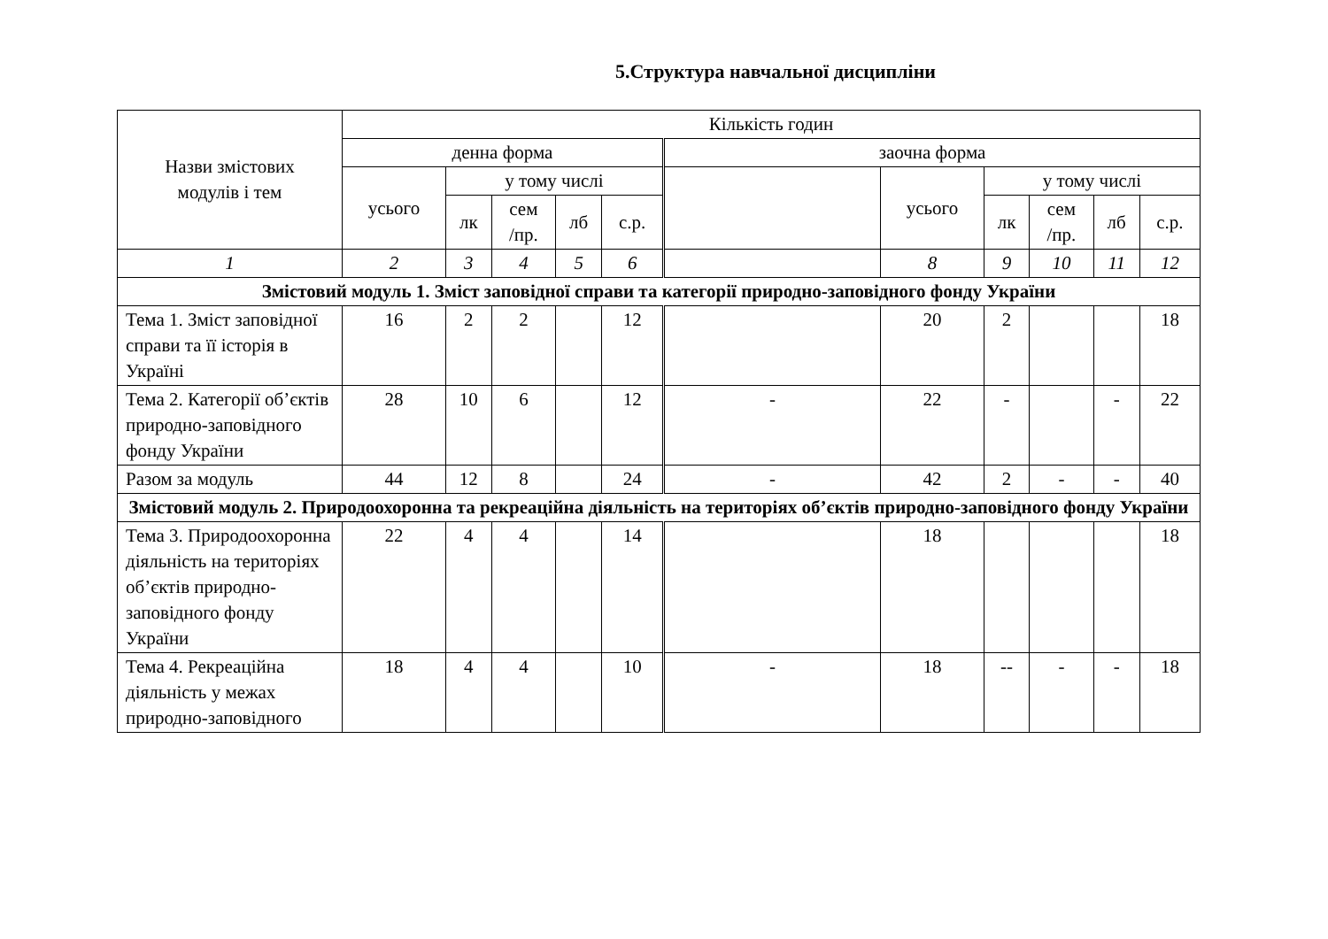5.Структура навчальної дисципліни
| Назви змістових модулів і тем | Кількість годин | | | | | | | | | | |
| --- | --- | --- | --- | --- | --- | --- | --- | --- | --- | --- | --- |
| | денна форма | | | | | заочна форма | | | | | |
| | усього | у тому числі | | | | | усього | у тому числі | | | |
| | | лк | сем /пр. | лб | с.р. | | | лк | сем /пр. | лб | с.р. |
| 1 | 2 | 3 | 4 | 5 | 6 | | 8 | 9 | 10 | 11 | 12 |
| Змістовий модуль 1. Зміст заповідної справи та категорії природно-заповідного фонду України | | | | | | | | | | | |
| Тема 1. Зміст заповідної справи та її історія в Україні | 16 | 2 | 2 | | 12 | | 20 | 2 | | | 18 |
| Тема 2. Категорії об’єктів природно-заповідного фонду України | 28 | 10 | 6 | | 12 | - | 22 | - | | - | 22 |
| Разом за модуль | 44 | 12 | 8 | | 24 | - | 42 | 2 | - | - | 40 |
| Змістовий модуль 2. Природоохоронна та рекреаційна діяльність на територіях об’єктів природно-заповідного фонду України | | | | | | | | | | | |
| Тема 3. Природоохоронна діяльність на територіях об’єктів природно-заповідного фонду України | 22 | 4 | 4 | | 14 | | 18 | | | | 18 |
| Тема 4. Рекреаційна діяльність у межах природно-заповідного | 18 | 4 | 4 | | 10 | - | 18 | -- | - | - | 18 |